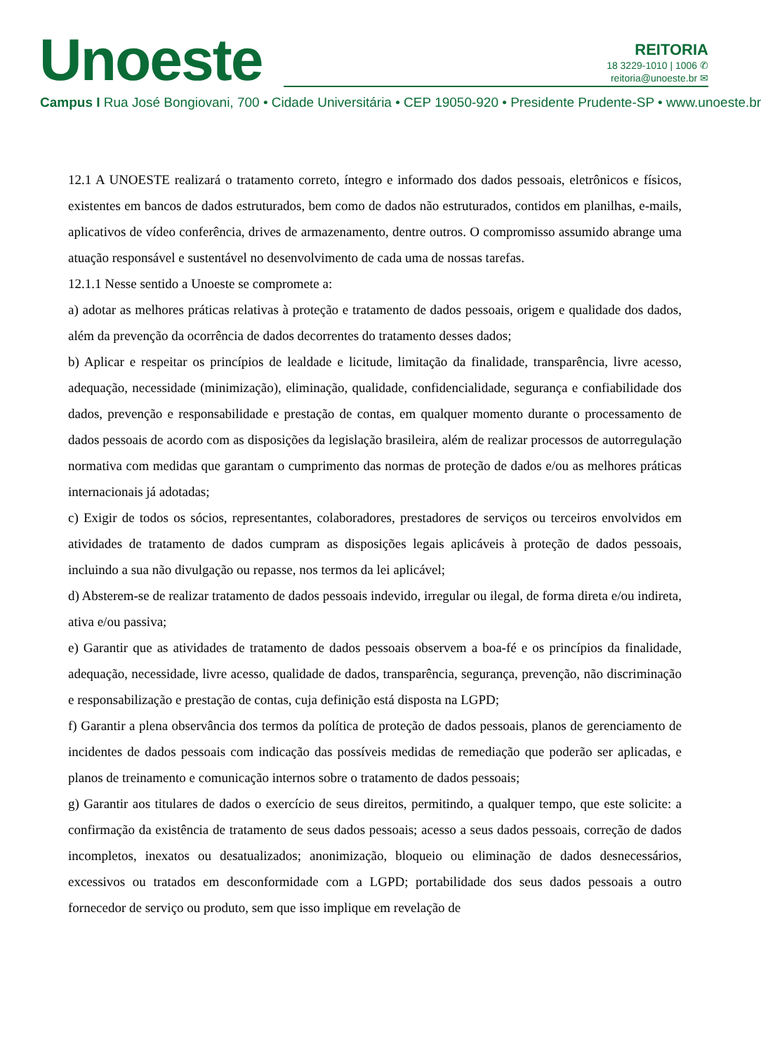Unoeste
REITORIA
18 3229-1010 | 1006 ✆
reitoria@unoeste.br ✉
Campus I Rua José Bongiovani, 700 • Cidade Universitária • CEP 19050-920 • Presidente Prudente-SP • www.unoeste.br
12.1 A UNOESTE realizará o tratamento correto, íntegro e informado dos dados pessoais, eletrônicos e físicos, existentes em bancos de dados estruturados, bem como de dados não estruturados, contidos em planilhas, e-mails, aplicativos de vídeo conferência, drives de armazenamento, dentre outros. O compromisso assumido abrange uma atuação responsável e sustentável no desenvolvimento de cada uma de nossas tarefas.
12.1.1 Nesse sentido a Unoeste se compromete a:
a) adotar as melhores práticas relativas à proteção e tratamento de dados pessoais, origem e qualidade dos dados, além da prevenção da ocorrência de dados decorrentes do tratamento desses dados;
b) Aplicar e respeitar os princípios de lealdade e licitude, limitação da finalidade, transparência, livre acesso, adequação, necessidade (minimização), eliminação, qualidade, confidencialidade, segurança e confiabilidade dos dados, prevenção e responsabilidade e prestação de contas, em qualquer momento durante o processamento de dados pessoais de acordo com as disposições da legislação brasileira, além de realizar processos de autorregulação normativa com medidas que garantam o cumprimento das normas de proteção de dados e/ou as melhores práticas internacionais já adotadas;
c) Exigir de todos os sócios, representantes, colaboradores, prestadores de serviços ou terceiros envolvidos em atividades de tratamento de dados cumpram as disposições legais aplicáveis à proteção de dados pessoais, incluindo a sua não divulgação ou repasse, nos termos da lei aplicável;
d) Absterem-se de realizar tratamento de dados pessoais indevido, irregular ou ilegal, de forma direta e/ou indireta, ativa e/ou passiva;
e) Garantir que as atividades de tratamento de dados pessoais observem a boa-fé e os princípios da finalidade, adequação, necessidade, livre acesso, qualidade de dados, transparência, segurança, prevenção, não discriminação e responsabilização e prestação de contas, cuja definição está disposta na LGPD;
f) Garantir a plena observância dos termos da política de proteção de dados pessoais, planos de gerenciamento de incidentes de dados pessoais com indicação das possíveis medidas de remediação que poderão ser aplicadas, e planos de treinamento e comunicação internos sobre o tratamento de dados pessoais;
g) Garantir aos titulares de dados o exercício de seus direitos, permitindo, a qualquer tempo, que este solicite: a confirmação da existência de tratamento de seus dados pessoais; acesso a seus dados pessoais, correção de dados incompletos, inexatos ou desatualizados; anonimização, bloqueio ou eliminação de dados desnecessários, excessivos ou tratados em desconformidade com a LGPD; portabilidade dos seus dados pessoais a outro fornecedor de serviço ou produto, sem que isso implique em revelação de